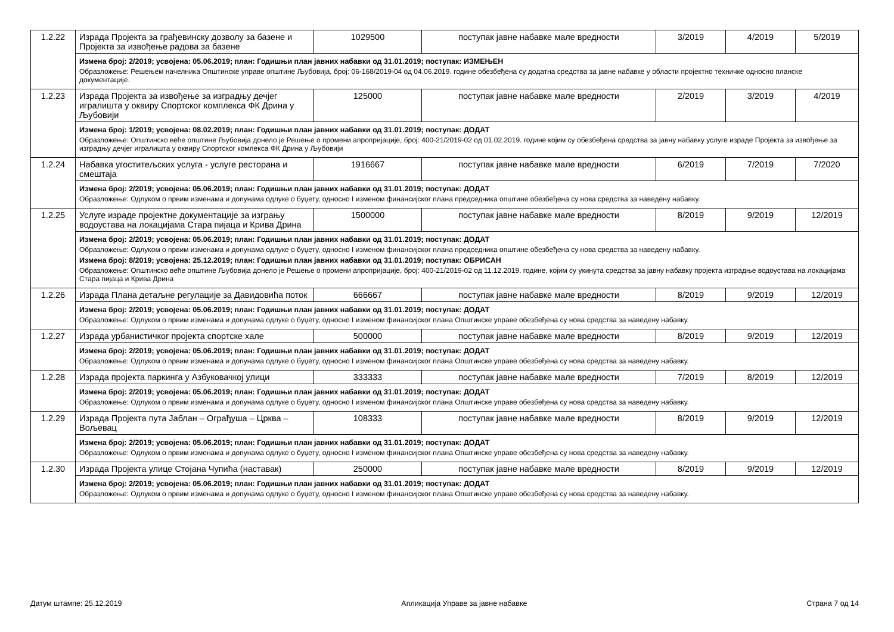| 1.2.22 | Израда Пројекта за грађевинску дозволу за базене и Пројекта за извођење радова за базене | 1029500 | поступак јавне набавке мале вредности | 3/2019 | 4/2019 | 5/2019 |
| | Измена број: 2/2019; усвојена: 05.06.2019; план: Годишњи план јавних набавки од 31.01.2019; поступак: ИЗМЕЊЕН Образложење: Решењем начелника Општинске управе општине Љубовија, број: 06-168/2019-04 од 04.06.2019. године обезбеђена су додатна средства за јавне набавке у области пројектно техничке односно планске документације. | | | | | |
| 1.2.23 | Израда Пројекта за извођење за изградњу дечјег игралишта у оквиру Спортског комплекса ФК Дрина у Љубовији | 125000 | поступак јавне набавке мале вредности | 2/2019 | 3/2019 | 4/2019 |
| | Измена број: 1/2019; усвојена: 08.02.2019; план: Годишњи план јавних набавки од 31.01.2019; поступак: ДОДАТ Образложење: Општинско веће општине Љубовија донело је Решење о промени апропријације, број: 400-21/2019-02 од 01.02.2019. године којим су обезбеђена средства за јавну набавку услуге израде Пројекта за извођење за изградњу дечјег игралишта у оквиру Спортског комлекса ФК Дрина у Љубовији | | | | | |
| 1.2.24 | Набавка угоститељских услуга - услуге ресторана и смештаја | 1916667 | поступак јавне набавке мале вредности | 6/2019 | 7/2019 | 7/2020 |
| | Измена број: 2/2019; усвојена: 05.06.2019; план: Годишњи план јавних набавки од 31.01.2019; поступак: ДОДАТ Образложење: Одлуком о првим изменама и допунама одлуке о буџету, односно I изменом финансијског плана председника општине обезбеђена су нова средства за наведену набавку. | | | | | |
| 1.2.25 | Услуге израде пројектне документације за изгрању водоустава на локацијама Стара пијаца и Крива Дрина | 1500000 | поступак јавне набавке мале вредности | 8/2019 | 9/2019 | 12/2019 |
| | Измена број: 2/2019; усвојена: 05.06.2019; план: Годишњи план јавних набавки од 31.01.2019; поступак: ДОДАТ Образложење: Одлуком о првим изменама и допунама одлуке о буџету, односно I изменом финансијског плана председника општине обезбеђена су нова средства за наведену набавку. Измена број: 8/2019; усвојена: 25.12.2019; план: Годишњи план јавних набавки од 31.01.2019; поступак: ОБРИСАН Образложење: Општинско веће општине Љубовија донело је Решење о промени апропријације, број: 400-21/2019-02 од 11.12.2019. године, којим су укинута средства за јавну набавку пројекта изградње водоустава на локацијама Стара пијаца и Крива Дрина | | | | | |
| 1.2.26 | Израда Плана детаљне регулације за Давидовића поток | 666667 | поступак јавне набавке мале вредности | 8/2019 | 9/2019 | 12/2019 |
| | Измена број: 2/2019; усвојена: 05.06.2019; план: Годишњи план јавних набавки од 31.01.2019; поступак: ДОДАТ Образложење: Одлуком о првим изменама и допунама одлуке о буџету, односно I изменом финансијског плана Општинске управе обезбеђена су нова средства за наведену набавку. | | | | | |
| 1.2.27 | Израда урбанистичког пројекта спортске хале | 500000 | поступак јавне набавке мале вредности | 8/2019 | 9/2019 | 12/2019 |
| | Измена број: 2/2019; усвојена: 05.06.2019; план: Годишњи план јавних набавки од 31.01.2019; поступак: ДОДАТ Образложење: Одлуком о првим изменама и допунама одлуке о буџету, односно I изменом финансијског плана Општинске управе обезбеђена су нова средства за наведену набавку. | | | | | |
| 1.2.28 | Израда пројекта паркинга у Азбуковачкој улици | 333333 | поступак јавне набавке мале вредности | 7/2019 | 8/2019 | 12/2019 |
| | Измена број: 2/2019; усвојена: 05.06.2019; план: Годишњи план јавних набавки од 31.01.2019; поступак: ДОДАТ Образложење: Одлуком о првим изменама и допунама одлуке о буџету, односно I изменом финансијског плана Општинске управе обезбеђена су нова средства за наведену набавку. | | | | | |
| 1.2.29 | Израда Пројекта пута Јаблан – Ограђуша – Црква – Вољевац | 108333 | поступак јавне набавке мале вредности | 8/2019 | 9/2019 | 12/2019 |
| | Измена број: 2/2019; усвојена: 05.06.2019; план: Годишњи план јавних набавки од 31.01.2019; поступак: ДОДАТ Образложење: Одлуком о првим изменама и допунама одлуке о буџету, односно I изменом финансијског плана Општинске управе обезбеђена су нова средства за наведену набавку. | | | | | |
| 1.2.30 | Израда Пројекта улице Стојана Чупића (наставак) | 250000 | поступак јавне набавке мале вредности | 8/2019 | 9/2019 | 12/2019 |
| | Измена број: 2/2019; усвојена: 05.06.2019; план: Годишњи план јавних набавки од 31.01.2019; поступак: ДОДАТ Образложење: Одлуком о првим изменама и допунама одлуке о буџету, односно I изменом финансијског плана Општинске управе обезбеђена су нова средства за наведену набавку. | | | | | |
Датум штампе: 25.12.2019 Апликација Управе за јавне набавке Страна 7 од 14